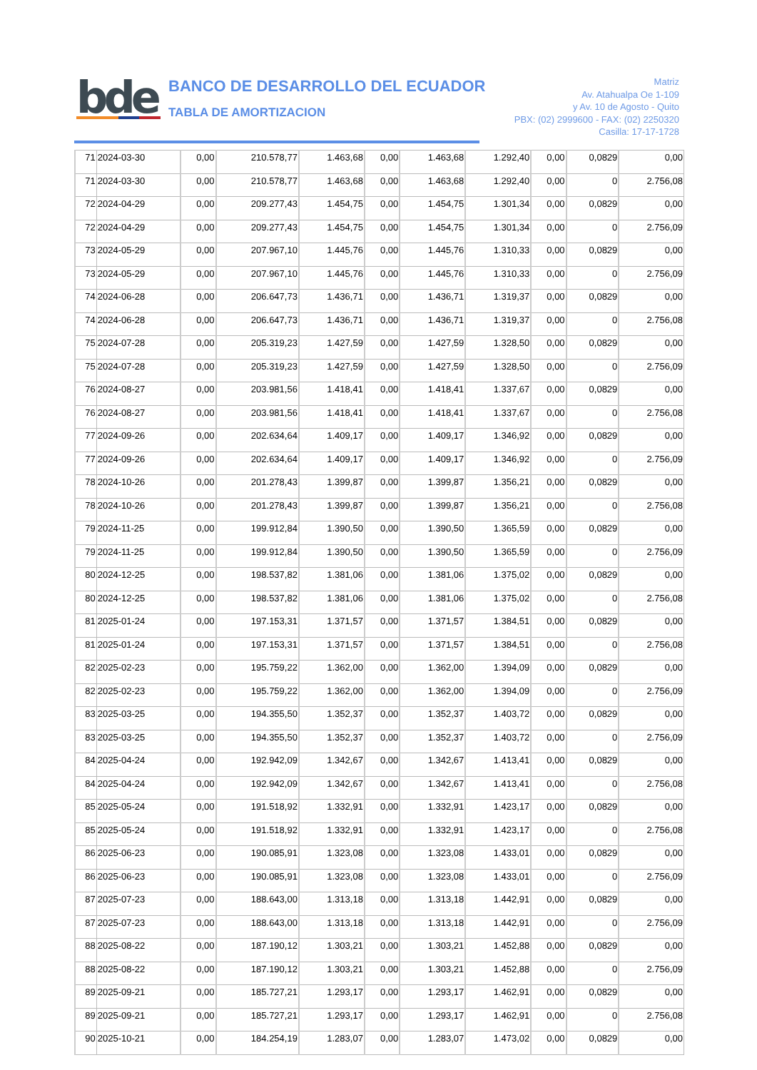bde
BANCO DE DESARROLLO DEL ECUADOR
TABLA DE AMORTIZACION
Matriz
Av. Atahualpa Oe 1-109
y Av. 10 de Agosto - Quito
PBX: (02) 2999600 - FAX: (02) 2250320
Casilla: 17-17-1728
| 71 | 2024-03-30 | 0,00 | 210.578,77 | 1.463,68 | 0,00 | 1.463,68 | 1.292,40 | 0,00 | 0,0829 | 0,00 |
| 71 | 2024-03-30 | 0,00 | 210.578,77 | 1.463,68 | 0,00 | 1.463,68 | 1.292,40 | 0,00 | 0 | 2.756,08 |
| 72 | 2024-04-29 | 0,00 | 209.277,43 | 1.454,75 | 0,00 | 1.454,75 | 1.301,34 | 0,00 | 0,0829 | 0,00 |
| 72 | 2024-04-29 | 0,00 | 209.277,43 | 1.454,75 | 0,00 | 1.454,75 | 1.301,34 | 0,00 | 0 | 2.756,09 |
| 73 | 2024-05-29 | 0,00 | 207.967,10 | 1.445,76 | 0,00 | 1.445,76 | 1.310,33 | 0,00 | 0,0829 | 0,00 |
| 73 | 2024-05-29 | 0,00 | 207.967,10 | 1.445,76 | 0,00 | 1.445,76 | 1.310,33 | 0,00 | 0 | 2.756,09 |
| 74 | 2024-06-28 | 0,00 | 206.647,73 | 1.436,71 | 0,00 | 1.436,71 | 1.319,37 | 0,00 | 0,0829 | 0,00 |
| 74 | 2024-06-28 | 0,00 | 206.647,73 | 1.436,71 | 0,00 | 1.436,71 | 1.319,37 | 0,00 | 0 | 2.756,08 |
| 75 | 2024-07-28 | 0,00 | 205.319,23 | 1.427,59 | 0,00 | 1.427,59 | 1.328,50 | 0,00 | 0,0829 | 0,00 |
| 75 | 2024-07-28 | 0,00 | 205.319,23 | 1.427,59 | 0,00 | 1.427,59 | 1.328,50 | 0,00 | 0 | 2.756,09 |
| 76 | 2024-08-27 | 0,00 | 203.981,56 | 1.418,41 | 0,00 | 1.418,41 | 1.337,67 | 0,00 | 0,0829 | 0,00 |
| 76 | 2024-08-27 | 0,00 | 203.981,56 | 1.418,41 | 0,00 | 1.418,41 | 1.337,67 | 0,00 | 0 | 2.756,08 |
| 77 | 2024-09-26 | 0,00 | 202.634,64 | 1.409,17 | 0,00 | 1.409,17 | 1.346,92 | 0,00 | 0,0829 | 0,00 |
| 77 | 2024-09-26 | 0,00 | 202.634,64 | 1.409,17 | 0,00 | 1.409,17 | 1.346,92 | 0,00 | 0 | 2.756,09 |
| 78 | 2024-10-26 | 0,00 | 201.278,43 | 1.399,87 | 0,00 | 1.399,87 | 1.356,21 | 0,00 | 0,0829 | 0,00 |
| 78 | 2024-10-26 | 0,00 | 201.278,43 | 1.399,87 | 0,00 | 1.399,87 | 1.356,21 | 0,00 | 0 | 2.756,08 |
| 79 | 2024-11-25 | 0,00 | 199.912,84 | 1.390,50 | 0,00 | 1.390,50 | 1.365,59 | 0,00 | 0,0829 | 0,00 |
| 79 | 2024-11-25 | 0,00 | 199.912,84 | 1.390,50 | 0,00 | 1.390,50 | 1.365,59 | 0,00 | 0 | 2.756,09 |
| 80 | 2024-12-25 | 0,00 | 198.537,82 | 1.381,06 | 0,00 | 1.381,06 | 1.375,02 | 0,00 | 0,0829 | 0,00 |
| 80 | 2024-12-25 | 0,00 | 198.537,82 | 1.381,06 | 0,00 | 1.381,06 | 1.375,02 | 0,00 | 0 | 2.756,08 |
| 81 | 2025-01-24 | 0,00 | 197.153,31 | 1.371,57 | 0,00 | 1.371,57 | 1.384,51 | 0,00 | 0,0829 | 0,00 |
| 81 | 2025-01-24 | 0,00 | 197.153,31 | 1.371,57 | 0,00 | 1.371,57 | 1.384,51 | 0,00 | 0 | 2.756,08 |
| 82 | 2025-02-23 | 0,00 | 195.759,22 | 1.362,00 | 0,00 | 1.362,00 | 1.394,09 | 0,00 | 0,0829 | 0,00 |
| 82 | 2025-02-23 | 0,00 | 195.759,22 | 1.362,00 | 0,00 | 1.362,00 | 1.394,09 | 0,00 | 0 | 2.756,09 |
| 83 | 2025-03-25 | 0,00 | 194.355,50 | 1.352,37 | 0,00 | 1.352,37 | 1.403,72 | 0,00 | 0,0829 | 0,00 |
| 83 | 2025-03-25 | 0,00 | 194.355,50 | 1.352,37 | 0,00 | 1.352,37 | 1.403,72 | 0,00 | 0 | 2.756,09 |
| 84 | 2025-04-24 | 0,00 | 192.942,09 | 1.342,67 | 0,00 | 1.342,67 | 1.413,41 | 0,00 | 0,0829 | 0,00 |
| 84 | 2025-04-24 | 0,00 | 192.942,09 | 1.342,67 | 0,00 | 1.342,67 | 1.413,41 | 0,00 | 0 | 2.756,08 |
| 85 | 2025-05-24 | 0,00 | 191.518,92 | 1.332,91 | 0,00 | 1.332,91 | 1.423,17 | 0,00 | 0,0829 | 0,00 |
| 85 | 2025-05-24 | 0,00 | 191.518,92 | 1.332,91 | 0,00 | 1.332,91 | 1.423,17 | 0,00 | 0 | 2.756,08 |
| 86 | 2025-06-23 | 0,00 | 190.085,91 | 1.323,08 | 0,00 | 1.323,08 | 1.433,01 | 0,00 | 0,0829 | 0,00 |
| 86 | 2025-06-23 | 0,00 | 190.085,91 | 1.323,08 | 0,00 | 1.323,08 | 1.433,01 | 0,00 | 0 | 2.756,09 |
| 87 | 2025-07-23 | 0,00 | 188.643,00 | 1.313,18 | 0,00 | 1.313,18 | 1.442,91 | 0,00 | 0,0829 | 0,00 |
| 87 | 2025-07-23 | 0,00 | 188.643,00 | 1.313,18 | 0,00 | 1.313,18 | 1.442,91 | 0,00 | 0 | 2.756,09 |
| 88 | 2025-08-22 | 0,00 | 187.190,12 | 1.303,21 | 0,00 | 1.303,21 | 1.452,88 | 0,00 | 0,0829 | 0,00 |
| 88 | 2025-08-22 | 0,00 | 187.190,12 | 1.303,21 | 0,00 | 1.303,21 | 1.452,88 | 0,00 | 0 | 2.756,09 |
| 89 | 2025-09-21 | 0,00 | 185.727,21 | 1.293,17 | 0,00 | 1.293,17 | 1.462,91 | 0,00 | 0,0829 | 0,00 |
| 89 | 2025-09-21 | 0,00 | 185.727,21 | 1.293,17 | 0,00 | 1.293,17 | 1.462,91 | 0,00 | 0 | 2.756,08 |
| 90 | 2025-10-21 | 0,00 | 184.254,19 | 1.283,07 | 0,00 | 1.283,07 | 1.473,02 | 0,00 | 0,0829 | 0,00 |